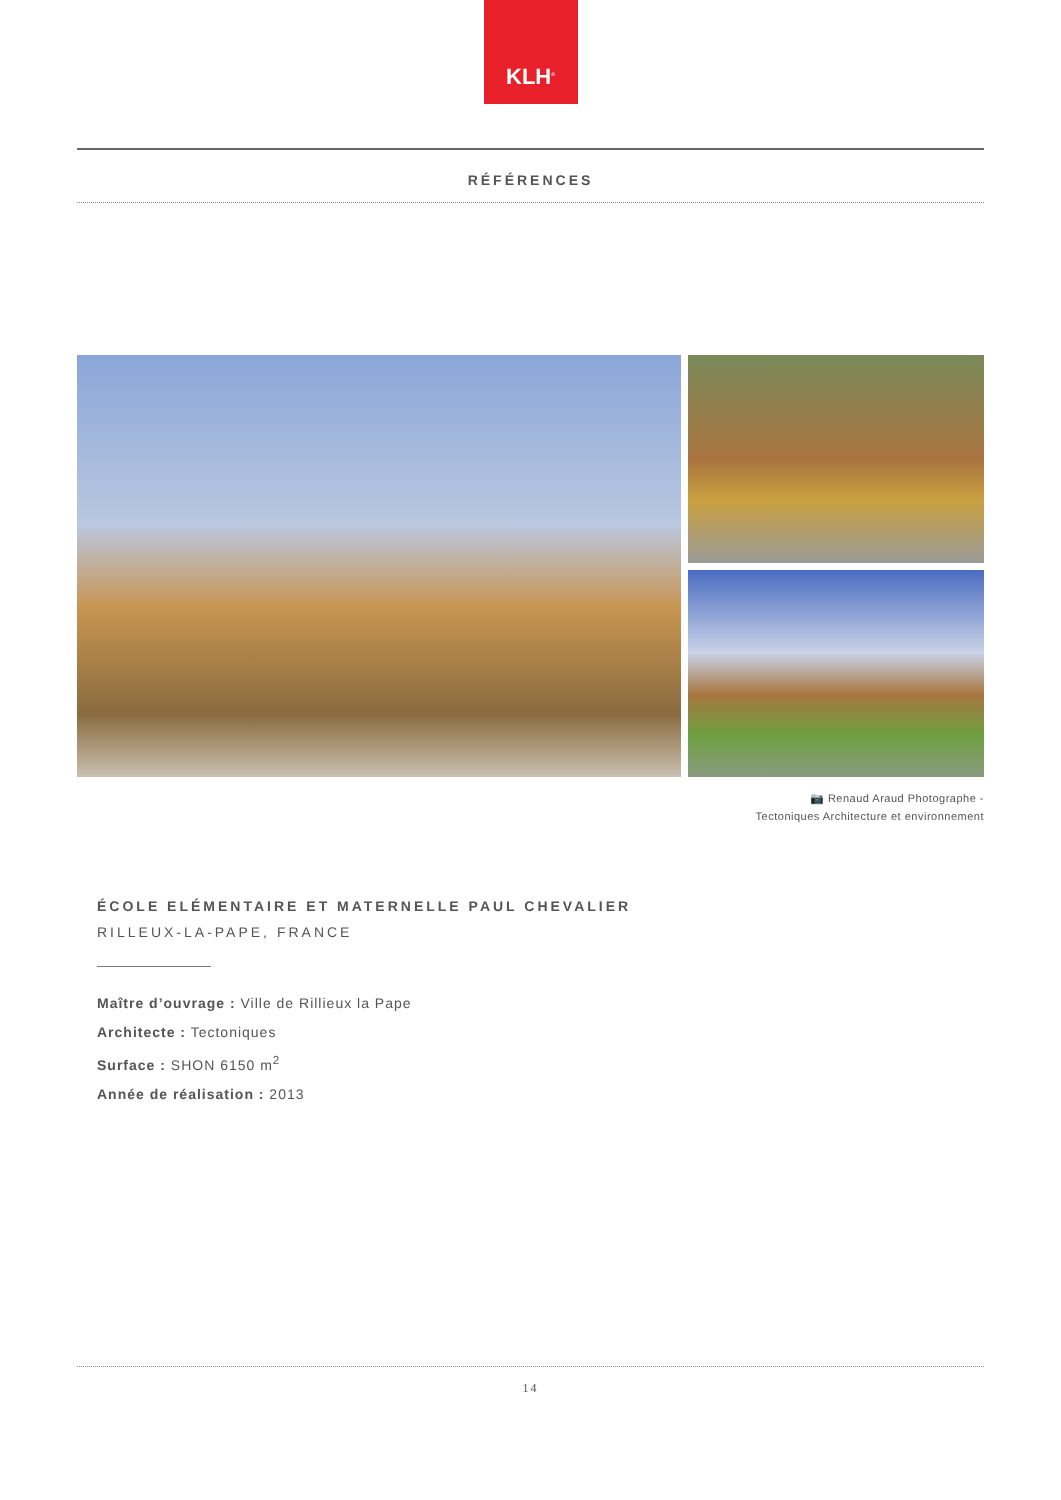KLH<sup>®</sup>
RÉFÉRENCES
📷 Renaud Araud Photographe -
Tectoniques Architecture et environnement
ÉCOLE ELÉMENTAIRE ET MATERNELLE PAUL CHEVALIER
RILLEUX-LA-PAPE, FRANCE
Maître d’ouvrage : Ville de Rillieux la Pape
Architecte : Tectoniques
Surface : SHON 6150 m<sup>2</sup>
Année de réalisation : 2013
14